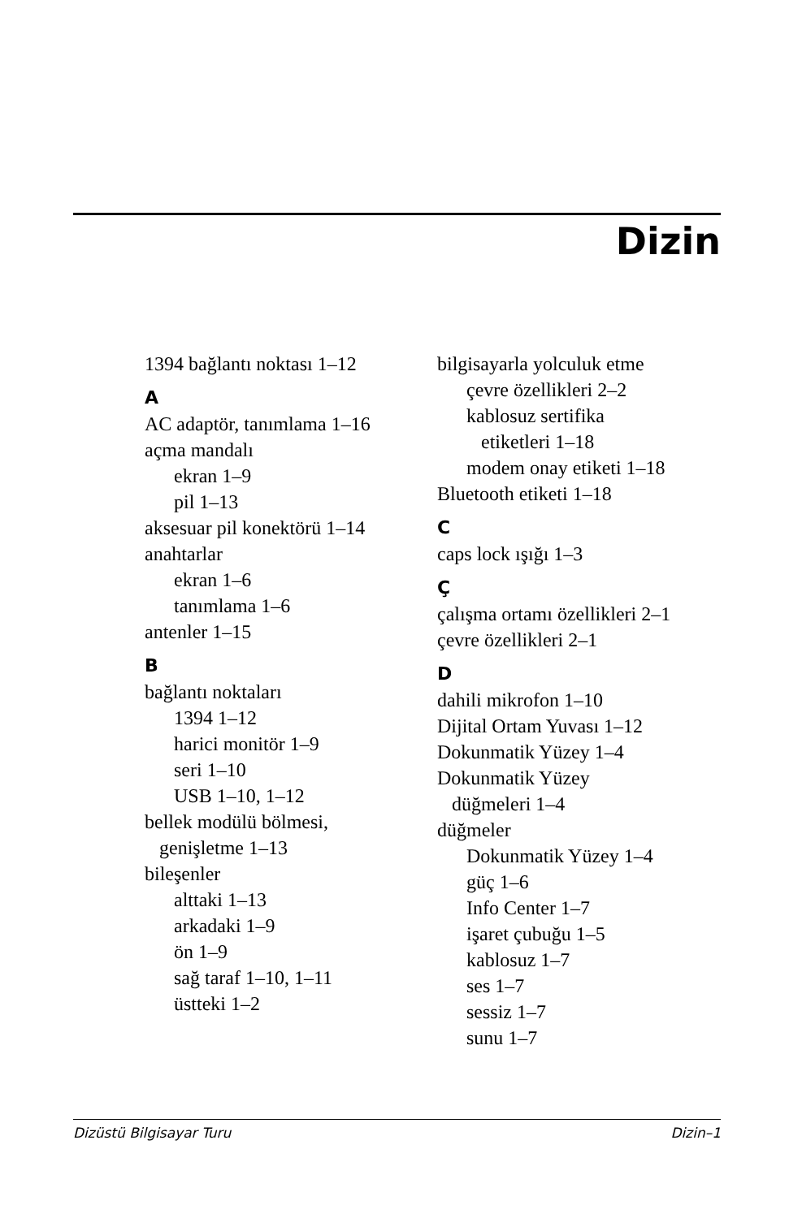Dizin
1394 bağlantı noktası 1–12
A
AC adaptör, tanımlama 1–16
açma mandalı
ekran 1–9
pil 1–13
aksesuar pil konektörü 1–14
anahtarlar
ekran 1–6
tanımlama 1–6
antenler 1–15
B
bağlantı noktaları
1394 1–12
harici monitör 1–9
seri 1–10
USB 1–10, 1–12
bellek modülü bölmesi,
genişletme 1–13
bileşenler
alttaki 1–13
arkadaki 1–9
ön 1–9
sağ taraf 1–10, 1–11
üstteki 1–2
bilgisayarla yolculuk etme
çevre özellikleri 2–2
kablosuz sertifika
etiketleri 1–18
modem onay etiketi 1–18
Bluetooth etiketi 1–18
C
caps lock ışığı 1–3
Ç
çalışma ortamı özellikleri 2–1
çevre özellikleri 2–1
D
dahili mikrofon 1–10
Dijital Ortam Yuvası 1–12
Dokunmatik Yüzey 1–4
Dokunmatik Yüzey
düğmeleri 1–4
düğmeler
Dokunmatik Yüzey 1–4
güç 1–6
Info Center 1–7
işaret çubuğu 1–5
kablosuz 1–7
ses 1–7
sessiz 1–7
sunu 1–7
Dizüstü Bilgisayar Turu Dizin–1